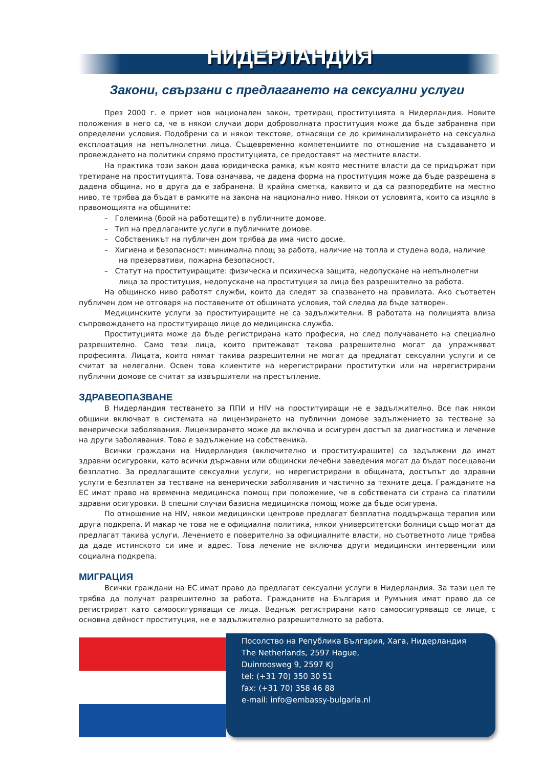НИДЕРЛАНДИЯ
Закони, свързани с предлагането на сексуални услуги
През 2000 г. е приет нов национален закон, третиращ проституцията в Нидерландия. Новите положения в него са, че в някои случаи дори доброволната проституция може да бъде забранена при определени условия. Подобрени са и някои текстове, отнасящи се до криминализирането на сексуална експлоатация на непълнолетни лица. Същевременно компетенциите по отношение на създаването и провеждането на политики спрямо проституцията, се предоставят на местните власти.
На практика този закон дава юридическа рамка, към която местните власти да се придържат при третиране на проституцията. Това означава, че дадена форма на проституция може да бъде разрешена в дадена община, но в друга да е забранена. В крайна сметка, каквито и да са разпоредбите на местно ниво, те трябва да бъдат в рамките на закона на национално ниво. Някои от условията, които са изцяло в правомощията на общините:
– Големина (брой на работещите) в публичните домове.
– Тип на предлаганите услуги в публичните домове.
– Собственикът на публичен дом трябва да има чисто досие.
– Хигиена и безопасност: минимална площ за работа, наличие на топла и студена вода, наличие на презервативи, пожарна безопасност.
– Статут на проституиращите: физическа и психическа защита, недопускане на непълнолетни лица за проституция, недопускане на проституция за лица без разрешително за работа.
На общинско ниво работят служби, които да следят за спазването на правилата. Ако съответен публичен дом не отговаря на поставените от общината условия, той следва да бъде затворен.
Медицинските услуги за проституиращите не са задължителни. В работата на полицията влиза съпровождането на проституиращо лице до медицинска служба.
Проституцията може да бъде регистрирана като професия, но след получаването на специално разрешително. Само тези лица, които притежават такова разрешително могат да упражняват професията. Лицата, които нямат такива разрешителни не могат да предлагат сексуални услуги и се считат за нелегални. Освен това клиентите на нерегистрирани проститутки или на нерегистрирани публични домове се считат за извършители на престъпление.
ЗДРАВЕОПАЗВАНЕ
В Нидерландия тестването за ППИ и HIV на проституиращи не е задължително. Все пак някои общини включват в системата на лицензирането на публични домове задължението за тестване за венерически заболявания. Лицензирането може да включва и осигурен достъп за диагностика и лечение на други заболявания. Това е задължение на собственика.
Всички граждани на Нидерландия (включително и проституиращите) са задължени да имат здравни осигуровки, като всички държавни или общински лечебни заведения могат да бъдат посещавани безплатно. За предлагащите сексуални услуги, но нерегистрирани в общината, достъпът до здравни услуги е безплатен за тестване на венерически заболявания и частично за техните деца. Гражданите на ЕС имат право на временна медицинска помощ при положение, че в собствената си страна са платили здравни осигуровки. В спешни случаи базисна медицинска помощ може да бъде осигурена.
По отношение на HIV, някои медицински центрове предлагат безплатна поддържаща терапия или друга подкрепа. И макар че това не е официална политика, някои университетски болници също могат да предлагат такива услуги. Лечението е поверително за официалните власти, но съответното лице трябва да даде истинското си име и адрес. Това лечение не включва други медицински интервенции или социална подкрепа.
МИГРАЦИЯ
Всички граждани на ЕС имат право да предлагат сексуални услуги в Нидерландия. За тази цел те трябва да получат разрешително за работа. Гражданите на България и Румъния имат право да се регистрират като самоосигуряващи се лица. Веднъж регистрирани като самоосигуряващо се лице, с основна дейност проституция, не е задължително разрешителното за работа.
Посолство на Република България, Хага, Нидерландия
The Netherlands, 2597 Hague,
Duinroosweg 9, 2597 KJ
tel: (+31 70) 350 30 51
fax: (+31 70) 358 46 88
e-mail: info@embassy-bulgaria.nl